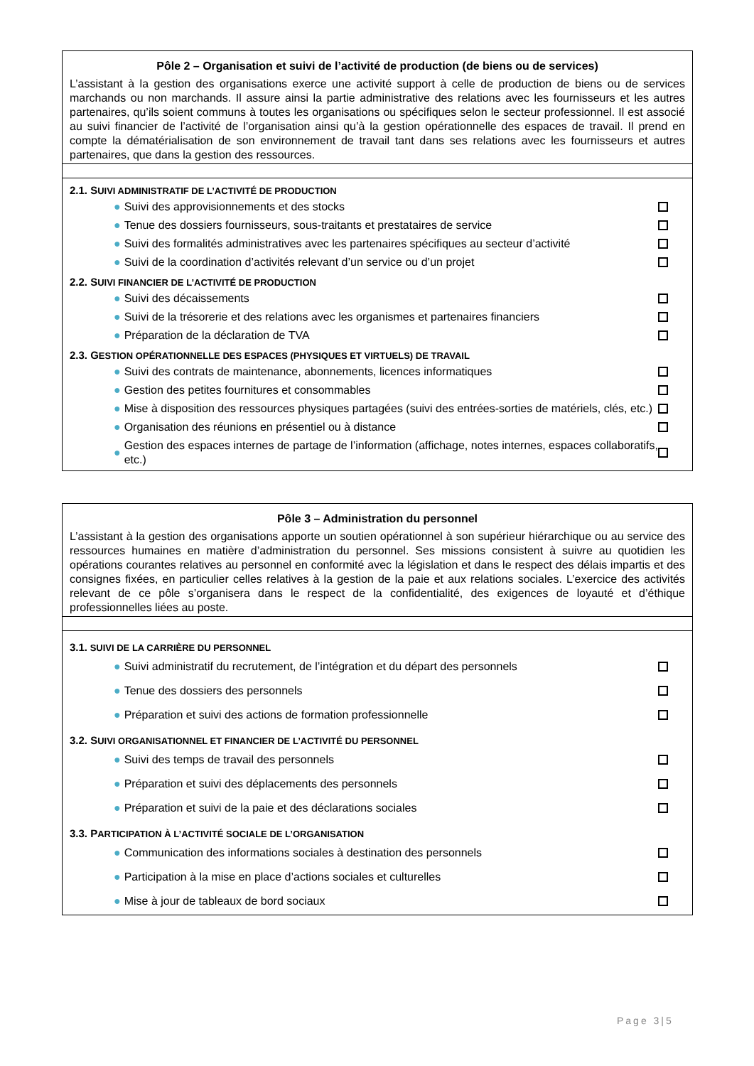| Pôle 2 – Organisation et suivi de l’activité de production (de biens ou de services) L’assistant à la gestion des organisations exerce une activité support à celle de production de biens ou de services marchands ou non marchands. Il assure ainsi la partie administrative des relations avec les fournisseurs et les autres partenaires, qu’ils soient communs à toutes les organisations ou spécifiques selon le secteur professionnel. Il est associé au suivi financier de l’activité de l’organisation ainsi qu’à la gestion opérationnelle des espaces de travail. Il prend en compte la dématérialisation de son environnement de travail tant dans ses relations avec les fournisseurs et autres partenaires, que dans la gestion des ressources. |
| 2.1. S UIVI ADMINISTRATIF DE L’ACTIVITÉ DE PRODUCTION ● Suivi des approvisionnements et des stocks ● Tenue des dossiers fournisseurs, sous-traitants et prestataires de service ● Suivi des formalités administratives avec les partenaires spécifiques au secteur d’activité ● Suivi de la coordination d’activités relevant d’un service ou d’un projet 2.2. S UIVI FINANCIER DE L’ACTIVITÉ DE PRODUCTION ● Suivi des décaissements ● Suivi de la trésorerie et des relations avec les organismes et partenaires financiers ● Préparation de la déclaration de TVA 2.3. G ESTION OPÉRATIONNELLE DES ESPACES (PHYSIQUES ET VIRTUELS) DE TRAVAIL ● Suivi des contrats de maintenance, abonnements, licences informatiques ● Gestion des petites fournitures et consommables ● Mise à disposition des ressources physiques partagées (suivi des entrées-sorties de matériels, clés, etc.) ● Organisation des réunions en présentiel ou à distance ● Gestion des espaces internes de partage de l’information (affichage, notes internes, espaces collaboratifs, etc.) |
| Pôle 3 – Administration du personnel L’assistant à la gestion des organisations apporte un soutien opérationnel à son supérieur hiérarchique ou au service des ressources humaines en matière d’administration du personnel. Ses missions consistent à suivre au quotidien les opérations courantes relatives au personnel en conformité avec la législation et dans le respect des délais impartis et des consignes fixées, en particulier celles relatives à la gestion de la paie et aux relations sociales. L’exercice des activités relevant de ce pôle s’organisera dans le respect de la confidentialité, des exigences de loyauté et d’éthique professionnelles liées au poste. |
| 3.1. SUIVI DE LA CARRIÈRE DU PERSONNEL ● Suivi administratif du recrutement, de l’intégration et du départ des personnels ● Tenue des dossiers des personnels ● Préparation et suivi des actions de formation professionnelle 3.2. S UIVI ORGANISATIONNEL ET FINANCIER DE L’ACTIVITÉ DU PERSONNEL ● Suivi des temps de travail des personnels ● Préparation et suivi des déplacements des personnels ● Préparation et suivi de la paie et des déclarations sociales 3.3. P ARTICIPATION À L’ACTIVITÉ SOCIALE DE L’ORGANISATION ● Communication des informations sociales à destination des personnels ● Participation à la mise en place d’actions sociales et culturelles ● Mise à jour de tableaux de bord sociaux |
Page 3|5